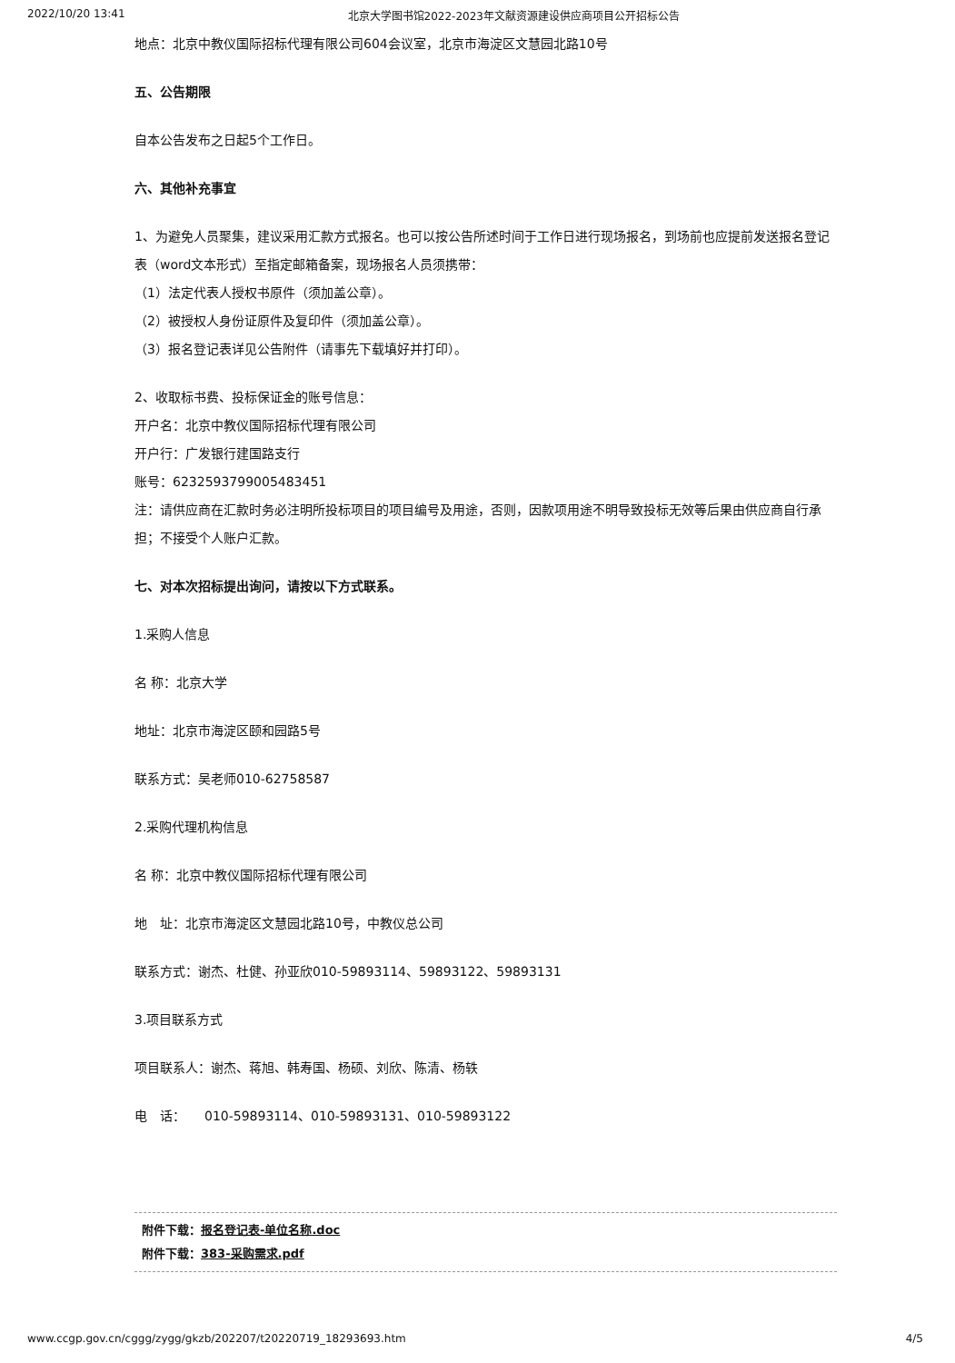2022/10/20 13:41 北京大学图书馆2022-2023年文献资源建设供应商项目公开招标公告
地点：北京中教仪国际招标代理有限公司604会议室，北京市海淀区文慧园北路10号
五、公告期限
自本公告发布之日起5个工作日。
六、其他补充事宜
1、为避免人员聚集，建议采用汇款方式报名。也可以按公告所述时间于工作日进行现场报名，到场前也应提前发送报名登记表（word文本形式）至指定邮箱备案，现场报名人员须携带：
（1）法定代表人授权书原件（须加盖公章）。
（2）被授权人身份证原件及复印件（须加盖公章）。
（3）报名登记表详见公告附件（请事先下载填好并打印）。
2、收取标书费、投标保证金的账号信息：
开户名：北京中教仪国际招标代理有限公司
开户行：广发银行建国路支行
账号：6232593799005483451
注：请供应商在汇款时务必注明所投标项目的项目编号及用途，否则，因款项用途不明导致投标无效等后果由供应商自行承担；不接受个人账户汇款。
七、对本次招标提出询问，请按以下方式联系。
1.采购人信息
名 称：北京大学
地址：北京市海淀区颐和园路5号
联系方式：吴老师010-62758587
2.采购代理机构信息
名 称：北京中教仪国际招标代理有限公司
地　址：北京市海淀区文慧园北路10号，中教仪总公司
联系方式：谢杰、杜健、孙亚欣010-59893114、59893122、59893131
3.项目联系方式
项目联系人：谢杰、蒋旭、韩寿国、杨硕、刘欣、陈清、杨轶
电　话：　　010-59893114、010-59893131、010-59893122
附件下载：报名登记表-单位名称.doc
附件下载：383-采购需求.pdf
www.ccgp.gov.cn/cggg/zygg/gkzb/202207/t20220719_18293693.htm 4/5